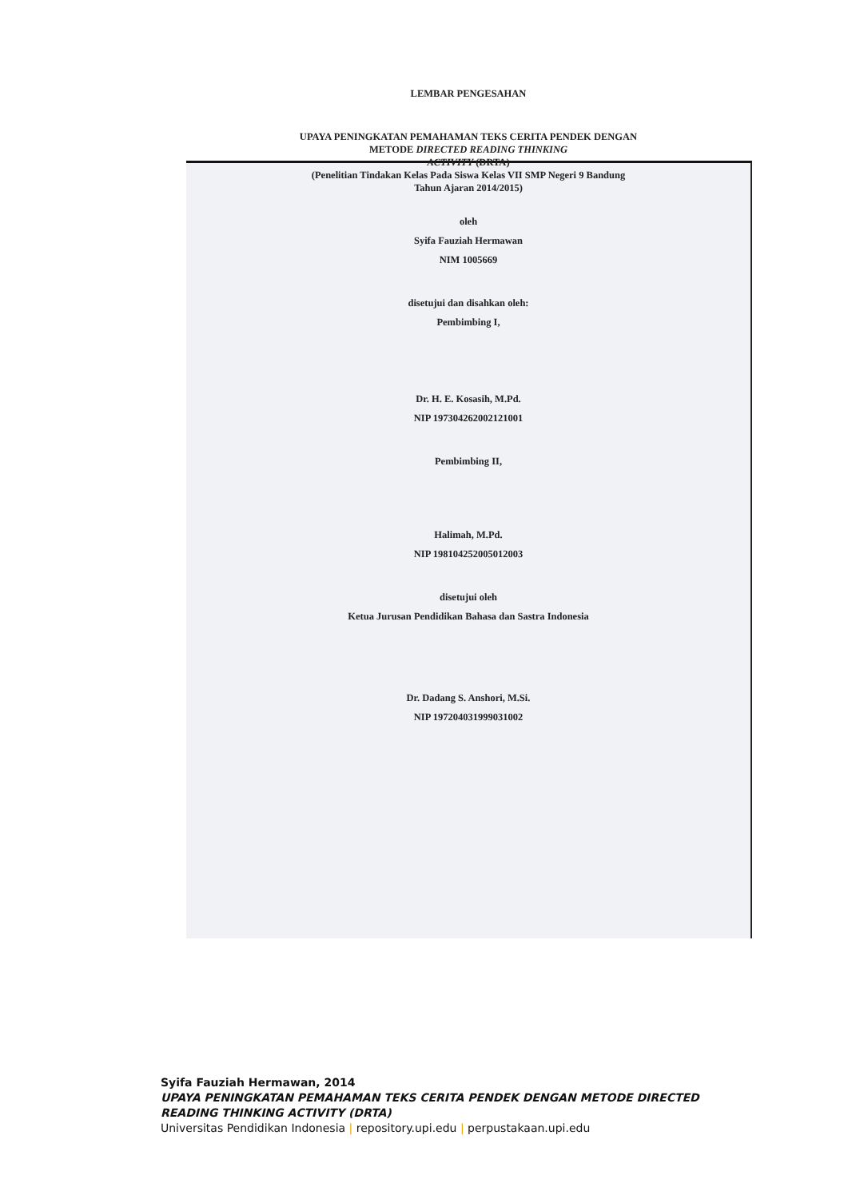LEMBAR PENGESAHAN
UPAYA PENINGKATAN PEMAHAMAN TEKS CERITA PENDEK DENGAN
METODE DIRECTED READING THINKING
ACTIVITY (DRTA)
(Penelitian Tindakan Kelas Pada Siswa Kelas VII SMP Negeri 9 Bandung
Tahun Ajaran 2014/2015)
oleh
Syifa Fauziah Hermawan
NIM 1005669
disetujui dan disahkan oleh:
Pembimbing I,
Dr. H. E. Kosasih, M.Pd.
NIP 197304262002121001
Pembimbing II,
Halimah, M.Pd.
NIP 198104252005012003
disetujui oleh
Ketua Jurusan Pendidikan Bahasa dan Sastra Indonesia
Dr. Dadang S. Anshori, M.Si.
NIP 197204031999031002
Syifa Fauziah Hermawan, 2014
UPAYA PENINGKATAN PEMAHAMAN TEKS CERITA PENDEK DENGAN METODE DIRECTED
READING THINKING ACTIVITY (DRTA)
Universitas Pendidikan Indonesia | repository.upi.edu | perpustakaan.upi.edu